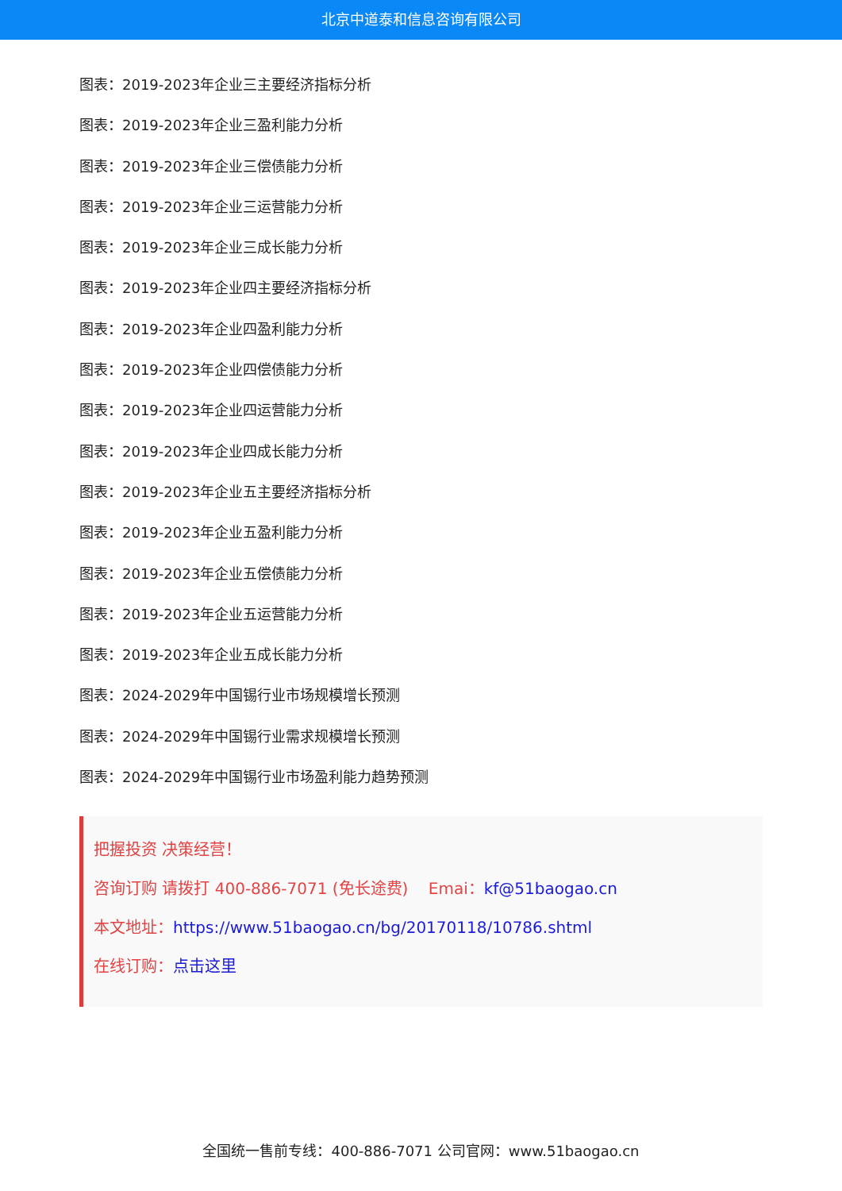北京中道泰和信息咨询有限公司
图表：2019-2023年企业三主要经济指标分析
图表：2019-2023年企业三盈利能力分析
图表：2019-2023年企业三偿债能力分析
图表：2019-2023年企业三运营能力分析
图表：2019-2023年企业三成长能力分析
图表：2019-2023年企业四主要经济指标分析
图表：2019-2023年企业四盈利能力分析
图表：2019-2023年企业四偿债能力分析
图表：2019-2023年企业四运营能力分析
图表：2019-2023年企业四成长能力分析
图表：2019-2023年企业五主要经济指标分析
图表：2019-2023年企业五盈利能力分析
图表：2019-2023年企业五偿债能力分析
图表：2019-2023年企业五运营能力分析
图表：2019-2023年企业五成长能力分析
图表：2024-2029年中国锡行业市场规模增长预测
图表：2024-2029年中国锡行业需求规模增长预测
图表：2024-2029年中国锡行业市场盈利能力趋势预测
把握投资 决策经营！
咨询订购 请拨打 400-886-7071 (免长途费) Emai：kf@51baogao.cn
本文地址：https://www.51baogao.cn/bg/20170118/10786.shtml
在线订购：点击这里
全国统一售前专线：400-886-7071 公司官网：www.51baogao.cn